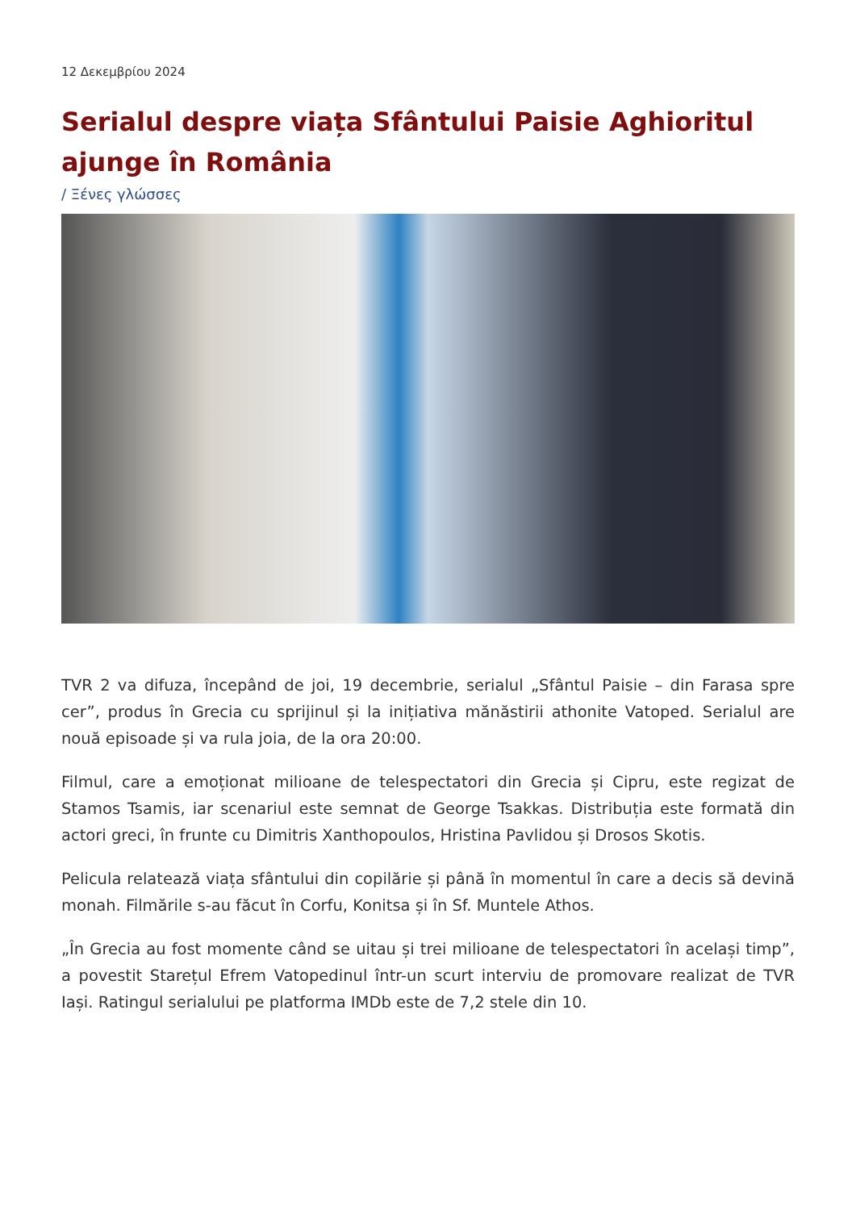12 Δεκεμβρίου 2024
Serialul despre viața Sfântului Paisie Aghioritul ajunge în România
/ Ξένες γλώσσες
TVR 2 va difuza, începând de joi, 19 decembrie, serialul „Sfântul Paisie – din Farasa spre cer”, produs în Grecia cu sprijinul și la inițiativa mănăstirii athonite Vatoped. Serialul are nouă episoade și va rula joia, de la ora 20:00.
Filmul, care a emoționat milioane de telespectatori din Grecia și Cipru, este regizat de Stamos Tsamis, iar scenariul este semnat de George Tsakkas. Distribuția este formată din actori greci, în frunte cu Dimitris Xanthopoulos, Hristina Pavlidou și Drosos Skotis.
Pelicula relatează viața sfântului din copilărie și până în momentul în care a decis să devină monah. Filmările s-au făcut în Corfu, Konitsa și în Sf. Muntele Athos.
„În Grecia au fost momente când se uitau și trei milioane de telespectatori în același timp”, a povestit Starețul Efrem Vatopedinul într-un scurt interviu de promovare realizat de TVR Iași. Ratingul serialului pe platforma IMDb este de 7,2 stele din 10.